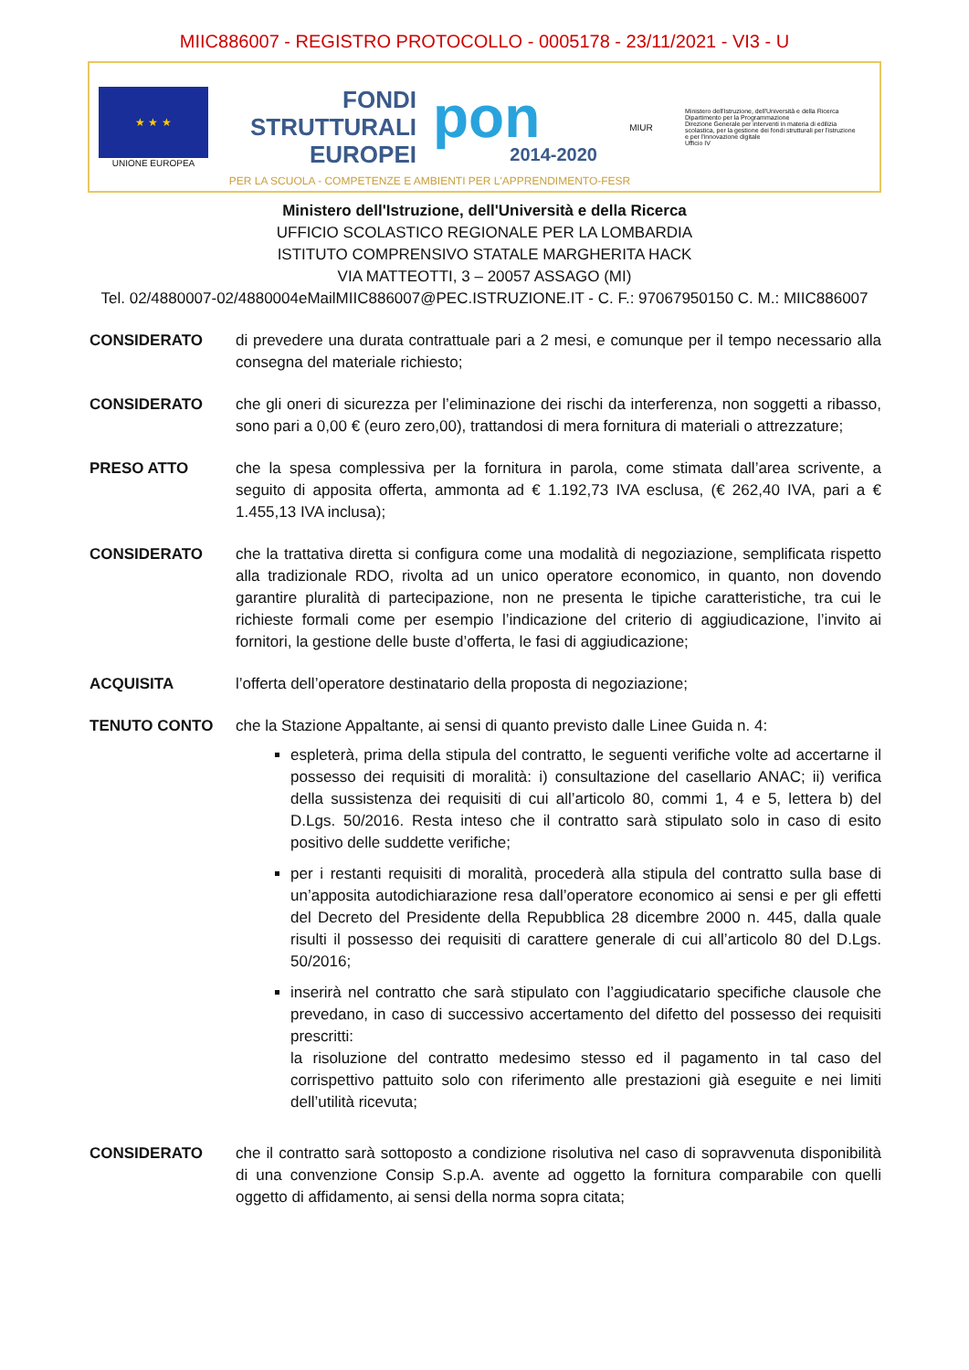MIIC886007 - REGISTRO PROTOCOLLO - 0005178 - 23/11/2021 - VI3 - U
★ ★ ★
UNIONE EUROPEA
FONDI
STRUTTURALI
EUROPEI
pon
2014-2020
MIUR
Ministero dell'Istruzione, dell'Università e della Ricerca
Dipartimento per la Programmazione
Direzione Generale per interventi in materia di edilizia scolastica, per la gestione dei fondi strutturali per l'istruzione e per l'innovazione digitale
Ufficio IV
PER LA SCUOLA - COMPETENZE E AMBIENTI PER L'APPRENDIMENTO-FESR
Ministero dell'Istruzione, dell'Università e della Ricerca
UFFICIO SCOLASTICO REGIONALE PER LA LOMBARDIA
ISTITUTO COMPRENSIVO STATALE MARGHERITA HACK
VIA MATTEOTTI, 3 – 20057 ASSAGO (MI)
Tel. 02/4880007-02/4880004eMailMIIC886007@PEC.ISTRUZIONE.IT - C. F.: 97067950150 C. M.: MIIC886007
CONSIDERATO di prevedere una durata contrattuale pari a 2 mesi, e comunque per il tempo necessario alla consegna del materiale richiesto;
CONSIDERATO che gli oneri di sicurezza per l’eliminazione dei rischi da interferenza, non soggetti a ribasso, sono pari a 0,00 € (euro zero,00), trattandosi di mera fornitura di materiali o attrezzature;
PRESO ATTO che la spesa complessiva per la fornitura in parola, come stimata dall’area scrivente, a seguito di apposita offerta, ammonta ad € 1.192,73 IVA esclusa, (€ 262,40 IVA, pari a € 1.455,13 IVA inclusa);
CONSIDERATO che la trattativa diretta si configura come una modalità di negoziazione, semplificata rispetto alla tradizionale RDO, rivolta ad un unico operatore economico, in quanto, non dovendo garantire pluralità di partecipazione, non ne presenta le tipiche caratteristiche, tra cui le richieste formali come per esempio l’indicazione del criterio di aggiudicazione, l’invito ai fornitori, la gestione delle buste d’offerta, le fasi di aggiudicazione;
ACQUISITA l’offerta dell’operatore destinatario della proposta di negoziazione;
TENUTO CONTO che la Stazione Appaltante, ai sensi di quanto previsto dalle Linee Guida n. 4:
espleterà, prima della stipula del contratto, le seguenti verifiche volte ad accertarne il possesso dei requisiti di moralità: i) consultazione del casellario ANAC; ii) verifica della sussistenza dei requisiti di cui all’articolo 80, commi 1, 4 e 5, lettera b) del D.Lgs. 50/2016. Resta inteso che il contratto sarà stipulato solo in caso di esito positivo delle suddette verifiche;
per i restanti requisiti di moralità, procederà alla stipula del contratto sulla base di un’apposita autodichiarazione resa dall’operatore economico ai sensi e per gli effetti del Decreto del Presidente della Repubblica 28 dicembre 2000 n. 445, dalla quale risulti il possesso dei requisiti di carattere generale di cui all’articolo 80 del D.Lgs. 50/2016;
inserirà nel contratto che sarà stipulato con l’aggiudicatario specifiche clausole che prevedano, in caso di successivo accertamento del difetto del possesso dei requisiti prescritti:
la risoluzione del contratto medesimo stesso ed il pagamento in tal caso del corrispettivo pattuito solo con riferimento alle prestazioni già eseguite e nei limiti dell’utilità ricevuta;
CONSIDERATO che il contratto sarà sottoposto a condizione risolutiva nel caso di sopravvenuta disponibilità di una convenzione Consip S.p.A. avente ad oggetto la fornitura comparabile con quelli oggetto di affidamento, ai sensi della norma sopra citata;